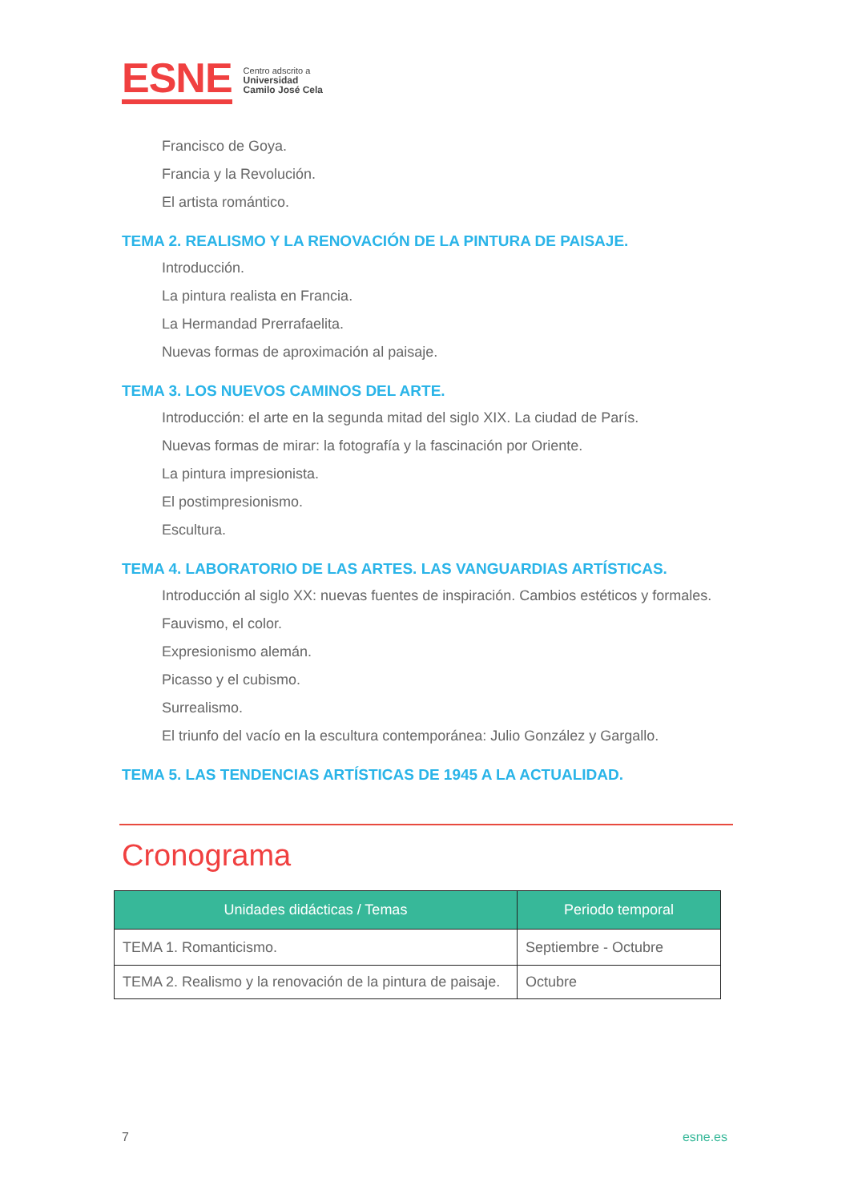ESNE
Centro adscrito a
Universidad
Camilo José Cela
Francisco de Goya.
Francia y la Revolución.
El artista romántico.
TEMA 2. REALISMO Y LA RENOVACIÓN DE LA PINTURA DE PAISAJE.
Introducción.
La pintura realista en Francia.
La Hermandad Prerrafaelita.
Nuevas formas de aproximación al paisaje.
TEMA 3. LOS NUEVOS CAMINOS DEL ARTE.
Introducción: el arte en la segunda mitad del siglo XIX. La ciudad de París.
Nuevas formas de mirar: la fotografía y la fascinación por Oriente.
La pintura impresionista.
El postimpresionismo.
Escultura.
TEMA 4. LABORATORIO DE LAS ARTES. LAS VANGUARDIAS ARTÍSTICAS.
Introducción al siglo XX: nuevas fuentes de inspiración. Cambios estéticos y formales.
Fauvismo, el color.
Expresionismo alemán.
Picasso y el cubismo.
Surrealismo.
El triunfo del vacío en la escultura contemporánea: Julio González y Gargallo.
TEMA 5. LAS TENDENCIAS ARTÍSTICAS DE 1945 A LA ACTUALIDAD.
Cronograma
| Unidades didácticas / Temas | Periodo temporal |
| --- | --- |
| TEMA 1. Romanticismo. | Septiembre - Octubre |
| TEMA 2. Realismo y la renovación de la pintura de paisaje. | Octubre |
7 esne.es